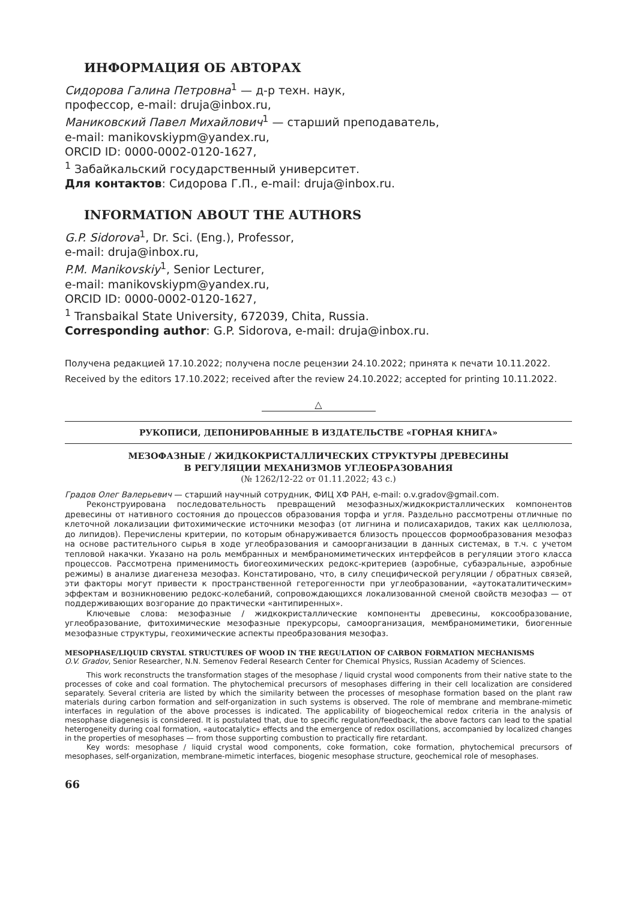ИНФОРМАЦИЯ ОБ АВТОРАХ
Сидорова Галина Петровна<sup>1</sup> — д-р техн. наук,
профессор, e-mail: druja@inbox.ru,
Маниковский Павел Михайлович<sup>1</sup> — старший преподаватель,
e-mail: manikovskiypm@yandex.ru,
ORCID ID: 0000-0002-0120-1627,
<sup>1</sup> Забайкальский государственный университет.
Для контактов: Сидорова Г.П., e-mail: druja@inbox.ru.
INFORMATION ABOUT THE AUTHORS
G.P. Sidorova<sup>1</sup>, Dr. Sci. (Eng.), Professor,
e-mail: druja@inbox.ru,
P.M. Manikovskiy<sup>1</sup>, Senior Lecturer,
e-mail: manikovskiypm@yandex.ru,
ORCID ID: 0000-0002-0120-1627,
<sup>1</sup> Transbaikal State University, 672039, Chita, Russia.
Corresponding author: G.P. Sidorova, e-mail: druja@inbox.ru.
Получена редакцией 17.10.2022; получена после рецензии 24.10.2022; принята к печати 10.11.2022.
Received by the editors 17.10.2022; received after the review 24.10.2022; accepted for printing 10.11.2022.
△
РУКОПИСИ, ДЕПОНИРОВАННЫЕ В ИЗДАТЕЛЬСТВЕ «ГОРНАЯ КНИГА»
МЕЗОФАЗНЫЕ / ЖИДКОКРИСТАЛЛИЧЕСКИХ СТРУКТУРЫ ДРЕВЕСИНЫ
В РЕГУЛЯЦИИ МЕХАНИЗМОВ УГЛЕОБРАЗОВАНИЯ
(№ 1262/12-22 от 01.11.2022; 43 с.)
Градов Олег Валерьевич — старший научный сотрудник, ФИЦ ХФ РАН, e-mail: o.v.gradov@gmail.com.
Реконструирована последовательность превращений мезофазных/жидкокристаллических компонентов древесины от нативного состояния до процессов образования торфа и угля. Раздельно рассмотрены отличные по клеточной локализации фитохимические источники мезофаз (от лигнина и полисахаридов, таких как целлюлоза, до липидов). Перечислены критерии, по которым обнаруживается близость процессов формообразования мезофаз на основе растительного сырья в ходе углеобразования и самоорганизации в данных системах, в т.ч. с учетом тепловой накачки. Указано на роль мембранных и мембраномиметических интерфейсов в регуляции этого класса процессов. Рассмотрена применимость биогеохимических редокс-критериев (аэробные, субаэральные, аэробные режимы) в анализе диагенеза мезофаз. Констатировано, что, в силу специфической регуляции / обратных связей, эти факторы могут привести к пространственной гетерогенности при углеобразовании, «аутокаталитическим» эффектам и возникновению редокс-колебаний, сопровождающихся локализованной сменой свойств мезофаз — от поддерживающих возгорание до практически «антипиренных».
Ключевые слова: мезофазные / жидкокристаллические компоненты древесины, коксообразование, углеобразование, фитохимические мезофазные прекурсоры, самоорганизация, мембраномиметики, биогенные мезофазные структуры, геохимические аспекты преобразования мезофаз.
MESOPHASE/LIQUID CRYSTAL STRUCTURES OF WOOD IN THE REGULATION OF CARBON FORMATION MECHANISMS
O.V. Gradov, Senior Researcher, N.N. Semenov Federal Research Center for Chemical Physics, Russian Academy of Sciences.
This work reconstructs the transformation stages of the mesophase / liquid crystal wood components from their native state to the processes of coke and coal formation. The phytochemical precursors of mesophases differing in their cell localization are considered separately. Several criteria are listed by which the similarity between the processes of mesophase formation based on the plant raw materials during carbon formation and self-organization in such systems is observed. The role of membrane and membrane-mimetic interfaces in regulation of the above processes is indicated. The applicability of biogeochemical redox criteria in the analysis of mesophase diagenesis is considered. It is postulated that, due to specific regulation/feedback, the above factors can lead to the spatial heterogeneity during coal formation, «autocatalytic» effects and the emergence of redox oscillations, accompanied by localized changes in the properties of mesophases — from those supporting combustion to practically fire retardant.
Key words: mesophase / liquid crystal wood components, coke formation, coke formation, phytochemical precursors of mesophases, self-organization, membrane-mimetic interfaces, biogenic mesophase structure, geochemical role of mesophases.
66